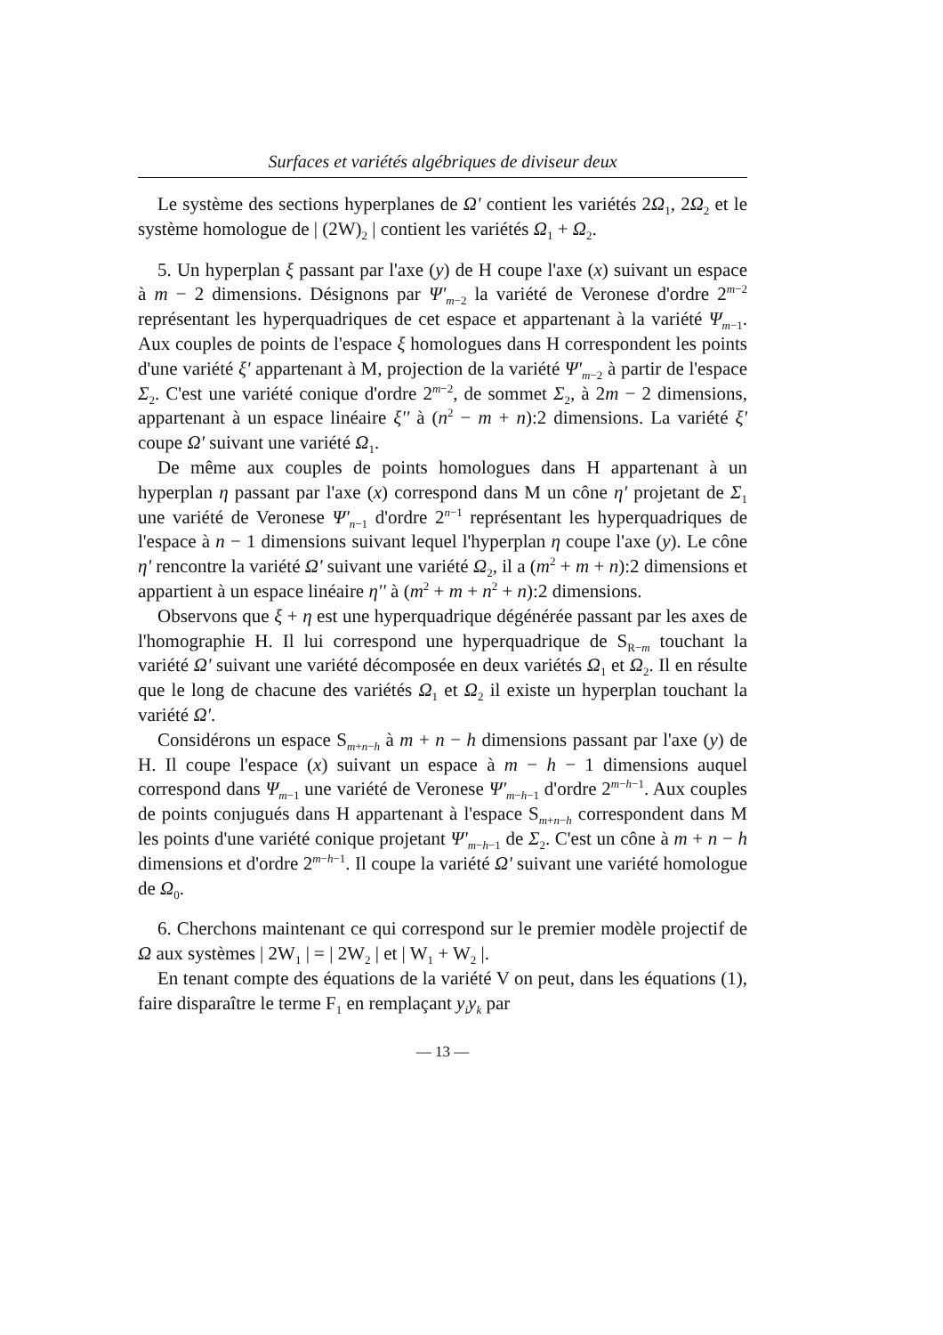Surfaces et variétés algébriques de diviseur deux
Le système des sections hyperplanes de Ω' contient les variétés 2Ω<sub>1</sub>, 2Ω<sub>2</sub> et le système homologue de | (2W)<sub>2</sub> | contient les variétés Ω<sub>1</sub> + Ω<sub>2</sub>.
5. Un hyperplan ξ passant par l'axe (y) de H coupe l'axe (x) suivant un espace à m − 2 dimensions. Désignons par Ψ'<sub>m−2</sub> la variété de Veronese d'ordre 2<sup>m−2</sup> représentant les hyperquadriques de cet espace et appartenant à la variété Ψ<sub>m−1</sub>. Aux couples de points de l'espace ξ homologues dans H correspondent les points d'une variété ξ' appartenant à M, projection de la variété Ψ'<sub>m−2</sub> à partir de l'espace Σ<sub>2</sub>. C'est une variété conique d'ordre 2<sup>m−2</sup>, de sommet Σ<sub>2</sub>, à 2m − 2 dimensions, appartenant à un espace linéaire ξ'' à (n<sup>2</sup> − m + n):2 dimensions. La variété ξ' coupe Ω' suivant une variété Ω<sub>1</sub>.
De même aux couples de points homologues dans H appartenant à un hyperplan η passant par l'axe (x) correspond dans M un cône η' projetant de Σ<sub>1</sub> une variété de Veronese Ψ'<sub>n−1</sub> d'ordre 2<sup>n−1</sup> représentant les hyperquadriques de l'espace à n − 1 dimensions suivant lequel l'hyperplan η coupe l'axe (y). Le cône η' rencontre la variété Ω' suivant une variété Ω<sub>2</sub>, il a (m<sup>2</sup> + m + n):2 dimensions et appartient à un espace linéaire η'' à (m<sup>2</sup> + m + n<sup>2</sup> + n):2 dimensions.
Observons que ξ + η est une hyperquadrique dégénérée passant par les axes de l'homographie H. Il lui correspond une hyperquadrique de S<sub>R−m</sub> touchant la variété Ω' suivant une variété décomposée en deux variétés Ω<sub>1</sub> et Ω<sub>2</sub>. Il en résulte que le long de chacune des variétés Ω<sub>1</sub> et Ω<sub>2</sub> il existe un hyperplan touchant la variété Ω'.
Considérons un espace S<sub>m+n−h</sub> à m + n − h dimensions passant par l'axe (y) de H. Il coupe l'espace (x) suivant un espace à m − h − 1 dimensions auquel correspond dans Ψ<sub>m−1</sub> une variété de Veronese Ψ'<sub>m−h−1</sub> d'ordre 2<sup>m−h−1</sup>. Aux couples de points conjugués dans H appartenant à l'espace S<sub>m+n−h</sub> correspondent dans M les points d'une variété conique projetant Ψ'<sub>m−h−1</sub> de Σ<sub>2</sub>. C'est un cône à m + n − h dimensions et d'ordre 2<sup>m−h−1</sup>. Il coupe la variété Ω' suivant une variété homologue de Ω<sub>0</sub>.
6. Cherchons maintenant ce qui correspond sur le premier modèle projectif de Ω aux systèmes | 2W<sub>1</sub> | = | 2W<sub>2</sub> | et | W<sub>1</sub> + W<sub>2</sub> |.
En tenant compte des équations de la variété V on peut, dans les équations (1), faire disparaître le terme F<sub>1</sub> en remplaçant y<sub>i</sub>y<sub>k</sub> par
— 13 —